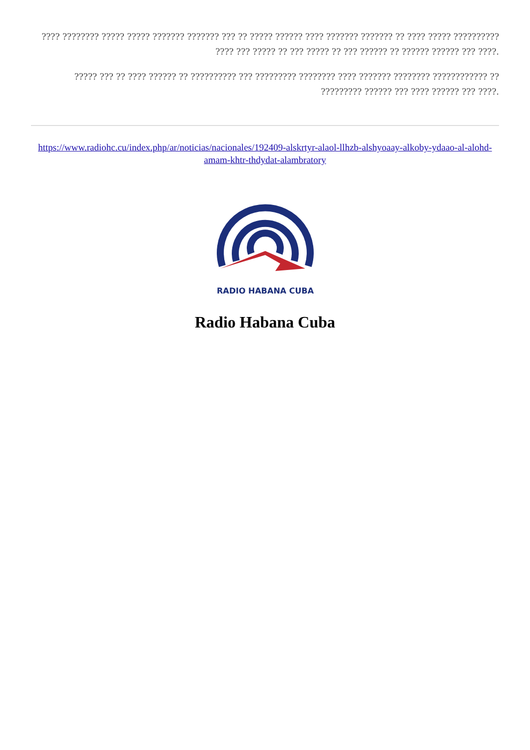???? ???????? ????? ????? ??????? ??????? ??? ?? ????? ?????? ???? ??????? ??????? ?? ???? ????? ?????????? ???? ??? ????? ?? ??? ????? ?? ??? ?????? ?? ?????? ?????? ??? ????.
????? ??? ?? ???? ?????? ?? ?????????? ??? ????????? ???????? ???? ??????? ???????? ???????????? ?? ????????? ?????? ??? ???? ?????? ??? ????.
https://www.radiohc.cu/index.php/ar/noticias/nacionales/192409-alskrtyr-alaol-llhzb-alshyoaay-alkoby-ydaao-al-alohd-amam-khtr-thdydat-alambratory
RADIO HABANA CUBA
Radio Habana Cuba